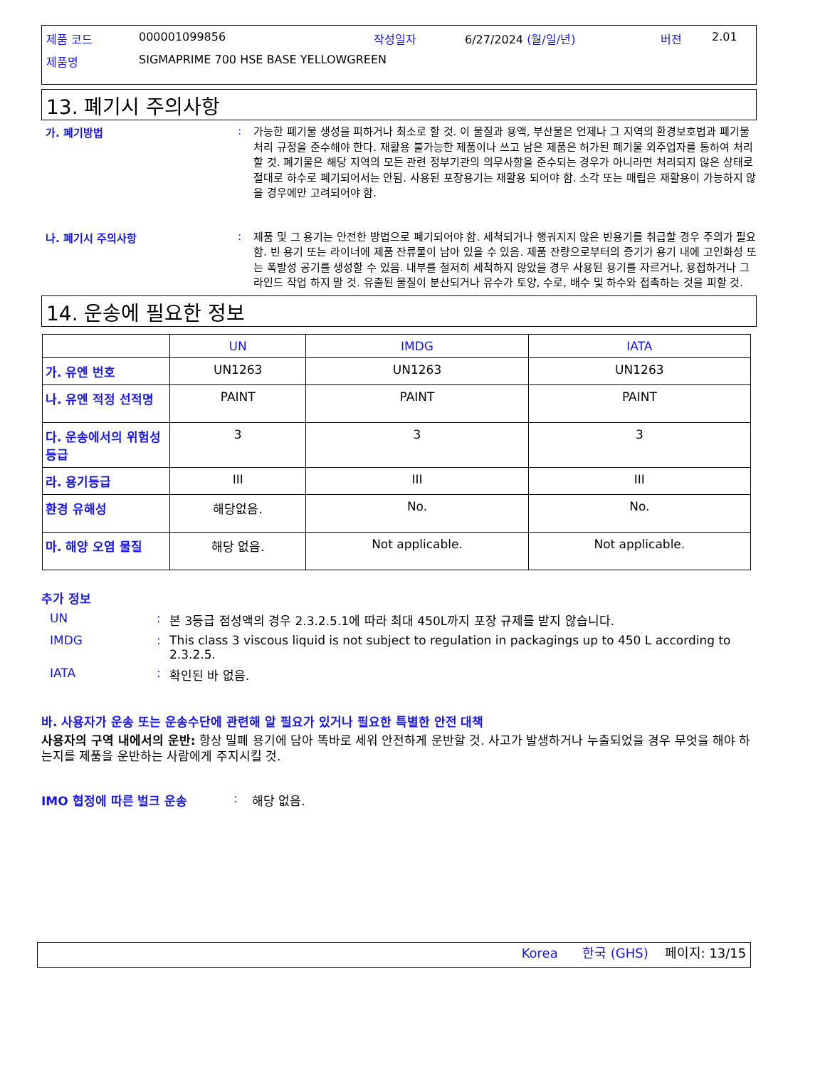| 제품 코드 | 000001099856 | 작성일자 | 6/27/2024 (월/일/년) | 버젼 | 2.01 |
| 제품명 | SIGMAPRIME 700 HSE BASE YELLOWGREEN | | | | |
13. 폐기시 주의사항
가. 폐기방법 :
가능한 폐기물 생성을 피하거나 최소로 할 것. 이 물질과 용액, 부산물은 언제나 그 지역의 환경보호법과 폐기물 처리 규정을 준수해야 한다. 재활용 불가능한 제품이나 쓰고 남은 제품은 허가된 폐기물 외주업자를 통하여 처리할 것. 폐기물은 해당 지역의 모든 관련 정부기관의 의무사항을 준수되는 경우가 아니라면 처리되지 않은 상태로 절대로 하수로 폐기되어서는 안됨. 사용된 포장용기는 재활용 되어야 함. 소각 또는 매립은 재활용이 가능하지 않을 경우에만 고려되어야 함.
나. 폐기시 주의사항 :
제품 및 그 용기는 안전한 방법으로 폐기되어야 함. 세척되거나 행궈지지 않은 빈용기를 취급할 경우 주의가 필요함. 빈 용기 또는 라이너에 제품 잔류물이 남아 있을 수 있음. 제품 잔량으로부터의 증기가 용기 내에 고인화성 또는 폭발성 공기를 생성할 수 있음. 내부를 철저히 세척하지 않았을 경우 사용된 용기를 자르거나, 용접하거나 그라인드 작업 하지 말 것. 유출된 물질이 분산되거나 유수가 토양, 수로, 배수 및 하수와 접촉하는 것을 피할 것.
14. 운송에 필요한 정보
| | UN | IMDG | IATA |
| --- | --- | --- | --- |
| 가. 유엔 번호 | UN1263 | UN1263 | UN1263 |
| 나. 유엔 적정 선적명 | PAINT | PAINT | PAINT |
| 다. 운송에서의 위험성 등급 | 3 | 3 | 3 |
| 라. 용기등급 | III | III | III |
| 환경 유해성 | 해당없음. | No. | No. |
| 마. 해양 오염 물질 | 해당 없음. | Not applicable. | Not applicable. |
추가 정보
UN : 본 3등급 점성액의 경우 2.3.2.5.1에 따라 최대 450L까지 포장 규제를 받지 않습니다.
IMDG : This class 3 viscous liquid is not subject to regulation in packagings up to 450 L according to 2.3.2.5.
IATA : 확인된 바 없음.
바. 사용자가 운송 또는 운송수단에 관련해 알 필요가 있거나 필요한 특별한 안전 대책
사용자의 구역 내에서의 운반: 항상 밀폐 용기에 담아 똑바로 세워 안전하게 운반할 것. 사고가 발생하거나 누출되었을 경우 무엇을 해야 하는지를 제품을 운반하는 사람에게 주지시킬 것.
IMO 협정에 따른 벌크 운송 : 해당 없음.
Korea 한국 (GHS) 페이지: 13/15